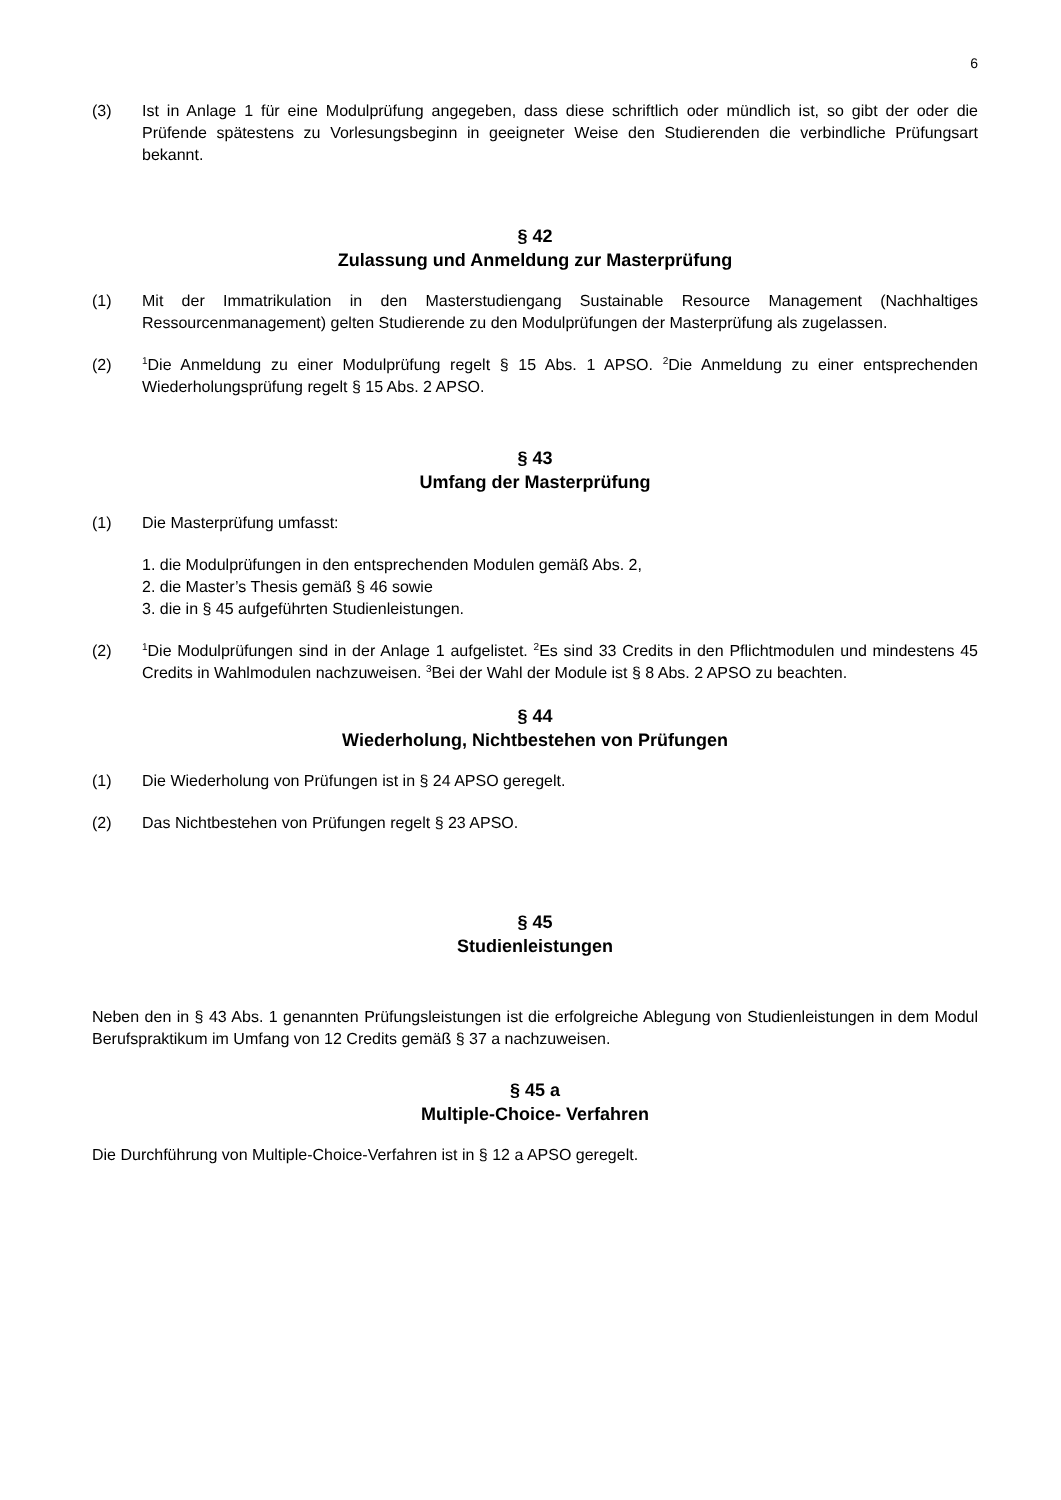6
(3) Ist in Anlage 1 für eine Modulprüfung angegeben, dass diese schriftlich oder mündlich ist, so gibt der oder die Prüfende spätestens zu Vorlesungsbeginn in geeigneter Weise den Studierenden die verbindliche Prüfungsart bekannt.
§ 42
Zulassung und Anmeldung zur Masterprüfung
(1) Mit der Immatrikulation in den Masterstudiengang Sustainable Resource Management (Nachhaltiges Ressourcenmanagement) gelten Studierende zu den Modulprüfungen der Masterprüfung als zugelassen.
(2)
<sup>1</sup> Die Anmeldung zu einer Modulprüfung regelt § 15 Abs. 1 APSO. <sup>2</sup>Die Anmeldung zu einer entsprechenden Wiederholungsprüfung regelt § 15 Abs. 2 APSO.
§ 43
Umfang der Masterprüfung
(1) Die Masterprüfung umfasst:
1. die Modulprüfungen in den entsprechenden Modulen gemäß Abs. 2,
2. die Master’s Thesis gemäß § 46 sowie
3. die in § 45 aufgeführten Studienleistungen.
(2)
<sup>1</sup> Die Modulprüfungen sind in der Anlage 1 aufgelistet. <sup>2</sup>Es sind 33 Credits in den Pflichtmodulen und mindestens 45 Credits in Wahlmodulen nachzuweisen. <sup>3</sup>Bei der Wahl der Module ist § 8 Abs. 2 APSO zu beachten.
§ 44
Wiederholung, Nichtbestehen von Prüfungen
(1) Die Wiederholung von Prüfungen ist in § 24 APSO geregelt.
(2) Das Nichtbestehen von Prüfungen regelt § 23 APSO.
§ 45
Studienleistungen
Neben den in § 43 Abs. 1 genannten Prüfungsleistungen ist die erfolgreiche Ablegung von Studienleistungen in dem Modul Berufspraktikum im Umfang von 12 Credits gemäß § 37 a nachzuweisen.
§ 45 a
Multiple-Choice- Verfahren
Die Durchführung von Multiple-Choice-Verfahren ist in § 12 a APSO geregelt.